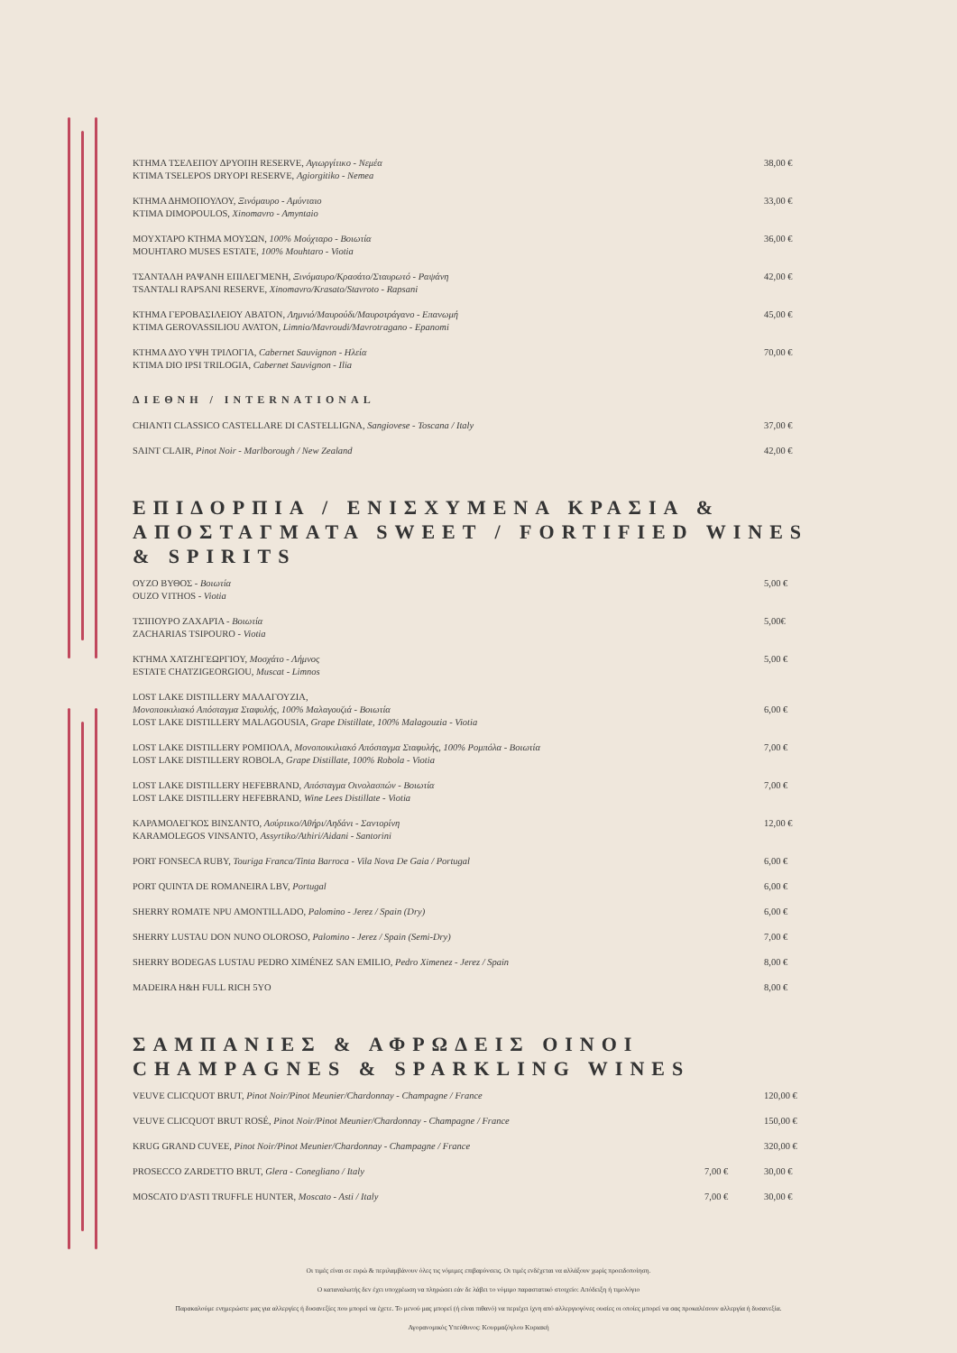| ΚΤΗΜΑ ΤΣΕΛΕΠΟΥ ΔΡΥΟΠΗ RESERVE, Αγιωργίτικο - Νεμέα KTIMA TSELEPOS DRYOPI RESERVE, Agiorgitiko - Nemea | | 38,00 € |
| ΚΤΗΜΑ ΔΗΜΟΠΟΥΛΟΥ, Ξινόμαυρο - Αμύνταιο KTIMA DIMOPOULOS, Xinomavro - Amyntaio | | 33,00 € |
| ΜΟΥΧΤΑΡΟ ΚΤΗΜΑ ΜΟΥΣΩΝ, 100% Μούχταρο - Βοιωτία MOUHTARO MUSES ESTATE, 100% Mouhtaro - Viotia | | 36,00 € |
| ΤΣΑΝΤΑΛΗ ΡΑΨΑΝΗ ΕΠΙΛΕΓΜΕΝΗ, Ξινόμαυρο/Κρασάτο/Σταυρωτό - Ραψάνη TSANTALI RAPSANI RESERVE, Xinomavro/Krasato/Stavroto - Rapsani | | 42,00 € |
| ΚΤΗΜΑ ΓΕΡΟΒΑΣΙΛΕΙΟΥ ΑΒΑΤΟΝ, Λημνιό/Μαυρούδι/Μαυροτράγανο - Επανωμή KTIMA GEROVASSILIOU AVATON, Limnio/Mavroudi/Mavrotragano - Epanomi | | 45,00 € |
| ΚΤΗΜΑ ΔΥΟ ΥΨΗ ΤΡΙΛΟΓΙΑ, Cabernet Sauvignon - Ηλεία KTIMA DIO IPSI TRILOGIA, Cabernet Sauvignon - Ilia | | 70,00 € |
ΔΙΕΘΝΗ / INTERNATIONAL
| CHIANTI CLASSICO CASTELLARE DI CASTELLIGNA, Sangiovese - Toscana / Italy | | 37,00 € |
| SAINT CLAIR, Pinot Noir - Marlborough / New Zealand | | 42,00 € |
ΕΠΙΔΟΡΠΙΑ / ΕΝΙΣΧΥΜΕΝΑ ΚΡΑΣΙΑ & ΑΠΟΣΤΑΓΜΑΤΑ SWEET / FORTIFIED WINES & SPIRITS
| ΟΥΖΟ ΒΥΘΟΣ - Βοιωτία OUZO VITHOS - Viotia | | 5,00 € |
| ΤΣΊΠΟΥΡΟ ΖΑΧΑΡΊΑ - Βοιωτία ZACHARIAS TSIPOURO - Viotia | | 5,00€ |
| ΚΤΉΜΑ ΧΑΤΖΗΓΕΩΡΓΙΟΥ, Μοσχάτο - Λήμνος ESTATE CHATZIGEORGIOU, Muscat - Limnos | | 5,00 € |
| LOST LAKE DISTILLERY ΜΑΛΑΓΟΥΖΙΑ, Μονοποικιλιακό Απόσταγμα Σταφυλής, 100% Μαλαγουζιά - Βοιωτία LOST LAKE DISTILLERY MALAGOUSIA, Grape Distillate, 100% Malagouzia - Viotia | | 6,00 € |
| LOST LAKE DISTILLERY ΡΟΜΠΟΛΑ, Μονοποικιλιακό Απόσταγμα Σταφυλής, 100% Ρομπόλα - Βοιωτία LOST LAKE DISTILLERY ROBOLA, Grape Distillate, 100% Robola - Viotia | | 7,00 € |
| LOST LAKE DISTILLERY HEFEBRAND, Απόσταγμα Οινολασπών - Βοιωτία LOST LAKE DISTILLERY HEFEBRAND, Wine Lees Distillate - Viotia | | 7,00 € |
| ΚΑΡΑΜΟΛΕΓΚΟΣ ΒΙΝΣΑΝΤΟ, Ασύρτικο/Αθήρι/Αηδάνι - Σαντορίνη KARAMOLEGOS VINSANTO, Assyrtiko/Athiri/Aidani - Santorini | | 12,00 € |
| PORT FONSECA RUBY, Touriga Franca/Tinta Barroca - Vila Nova De Gaia / Portugal | | 6,00 € |
| PORT QUINTA DE ROMANEIRA LBV, Portugal | | 6,00 € |
| SHERRY ROMATE NPU AMONTILLADO, Palomino - Jerez / Spain (Dry) | | 6,00 € |
| SHERRY LUSTAU DON NUNO OLOROSO, Palomino - Jerez / Spain (Semi-Dry) | | 7,00 € |
| SHERRY BODEGAS LUSTAU PEDRO XIMÉNEZ SAN EMILIO, Pedro Ximenez - Jerez / Spain | | 8,00 € |
| MADEIRA H&H FULL RICH 5YO | | 8,00 € |
ΣΑΜΠΑΝΙΕΣ & ΑΦΡΩΔΕΙΣ ΟΙΝΟΙ CHAMPAGNES & SPARKLING WINES
| VEUVE CLICQUOT BRUT, Pinot Noir/Pinot Meunier/Chardonnay - Champagne / France | | 120,00 € |
| VEUVE CLICQUOT BRUT ROSÉ, Pinot Noir/Pinot Meunier/Chardonnay - Champagne / France | | 150,00 € |
| KRUG GRAND CUVEE, Pinot Noir/Pinot Meunier/Chardonnay - Champagne / France | | 320,00 € |
| PROSECCO ZARDETTO BRUT, Glera - Conegliano / Italy | 7,00 € | 30,00 € |
| MOSCATO D'ASTI TRUFFLE HUNTER, Moscato - Asti / Italy | 7,00 € | 30,00 € |
Οι τιμές είναι σε ευρώ & περιλαμβάνουν όλες τις νόμιμες επιβαρύνσεις. Οι τιμές ενδέχεται να αλλάξουν χωρίς προειδοποίηση.
Ο καταναλωτής δεν έχει υποχρέωση να πληρώσει εάν δε λάβει το νόμιμο παραστατικό στοιχείο: Απόδειξη ή τιμολόγιο
Παρακαλούμε ενημερώστε μας για αλλεργίες ή δυσανεξίες που μπορεί να έχετε. Το μενού μας μπορεί (ή είναι πιθανό) να περιέχει ίχνη από αλλεργιογόνες ουσίες οι οποίες μπορεί να σας προκαλέσουν αλλεργία ή δυσανεξία.
Αγορανομικός Υπεύθυνος: Κουρμαζόγλου Κυριακή